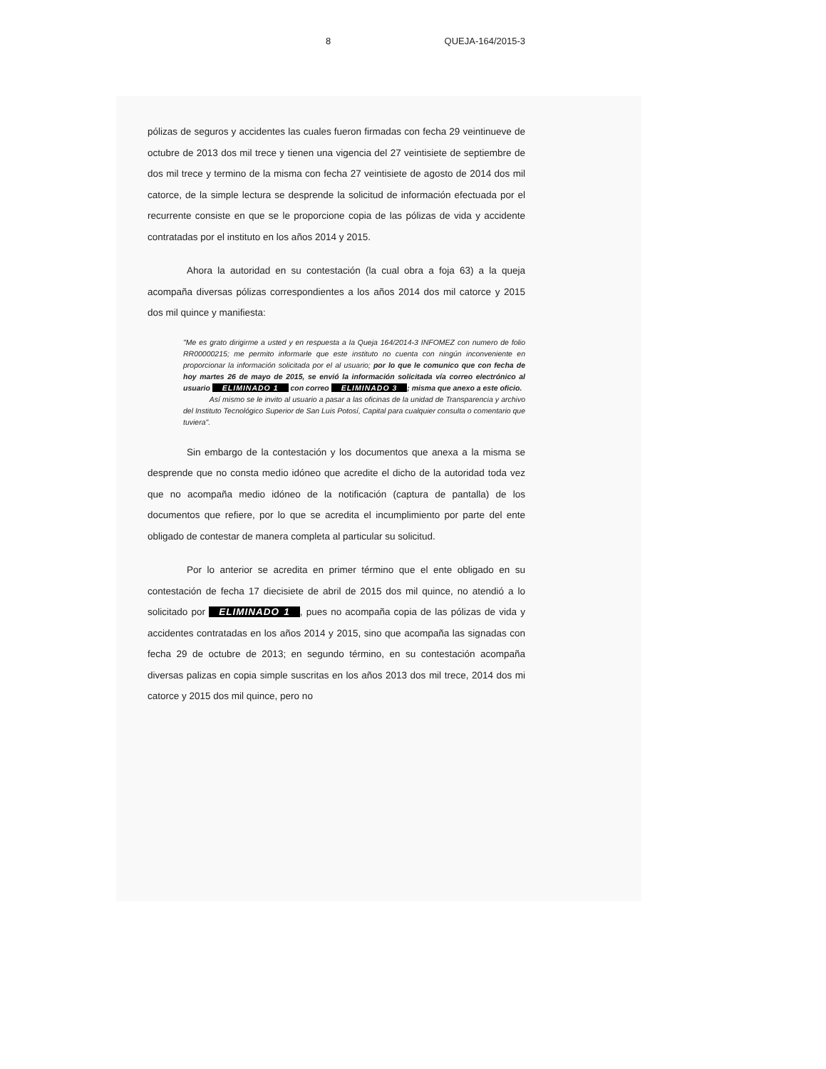8 QUEJA-164/2015-3
pólizas de seguros y accidentes las cuales fueron firmadas con fecha 29 veintinueve de octubre de 2013 dos mil trece y tienen una vigencia del 27 veintisiete de septiembre de dos mil trece y termino de la misma con fecha 27 veintisiete de agosto de 2014 dos mil catorce, de la simple lectura se desprende la solicitud de información efectuada por el recurrente consiste en que se le proporcione copia de las pólizas de vida y accidente contratadas por el instituto en los años 2014 y 2015.
Ahora la autoridad en su contestación (la cual obra a foja 63) a la queja acompaña diversas pólizas correspondientes a los años 2014 dos mil catorce y 2015 dos mil quince y manifiesta:
"Me es grato dirigirme a usted y en respuesta a la Queja 164/2014-3 INFOMEZ con numero de folio RR00000215; me permito informarle que este instituto no cuenta con ningún inconveniente en proporcionar la información solicitada por el al usuario; por lo que le comunico que con fecha de hoy martes 26 de mayo de 2015, se envió la información solicitada vía correo electrónico al usuario ELIMINADO 1 con correo ELIMINADO 3; misma que anexo a este oficio.
Así mismo se le invito al usuario a pasar a las oficinas de la unidad de Transparencia y archivo del Instituto Tecnológico Superior de San Luis Potosí, Capital para cualquier consulta o comentario que tuviera".
Sin embargo de la contestación y los documentos que anexa a la misma se desprende que no consta medio idóneo que acredite el dicho de la autoridad toda vez que no acompaña medio idóneo de la notificación (captura de pantalla) de los documentos que refiere, por lo que se acredita el incumplimiento por parte del ente obligado de contestar de manera completa al particular su solicitud.
Por lo anterior se acredita en primer término que el ente obligado en su contestación de fecha 17 diecisiete de abril de 2015 dos mil quince, no atendió a lo solicitado por ELIMINADO 1, pues no acompaña copia de las pólizas de vida y accidentes contratadas en los años 2014 y 2015, sino que acompaña las signadas con fecha 29 de octubre de 2013; en segundo término, en su contestación acompaña diversas palizas en copia simple suscritas en los años 2013 dos mil trece, 2014 dos mi catorce y 2015 dos mil quince, pero no